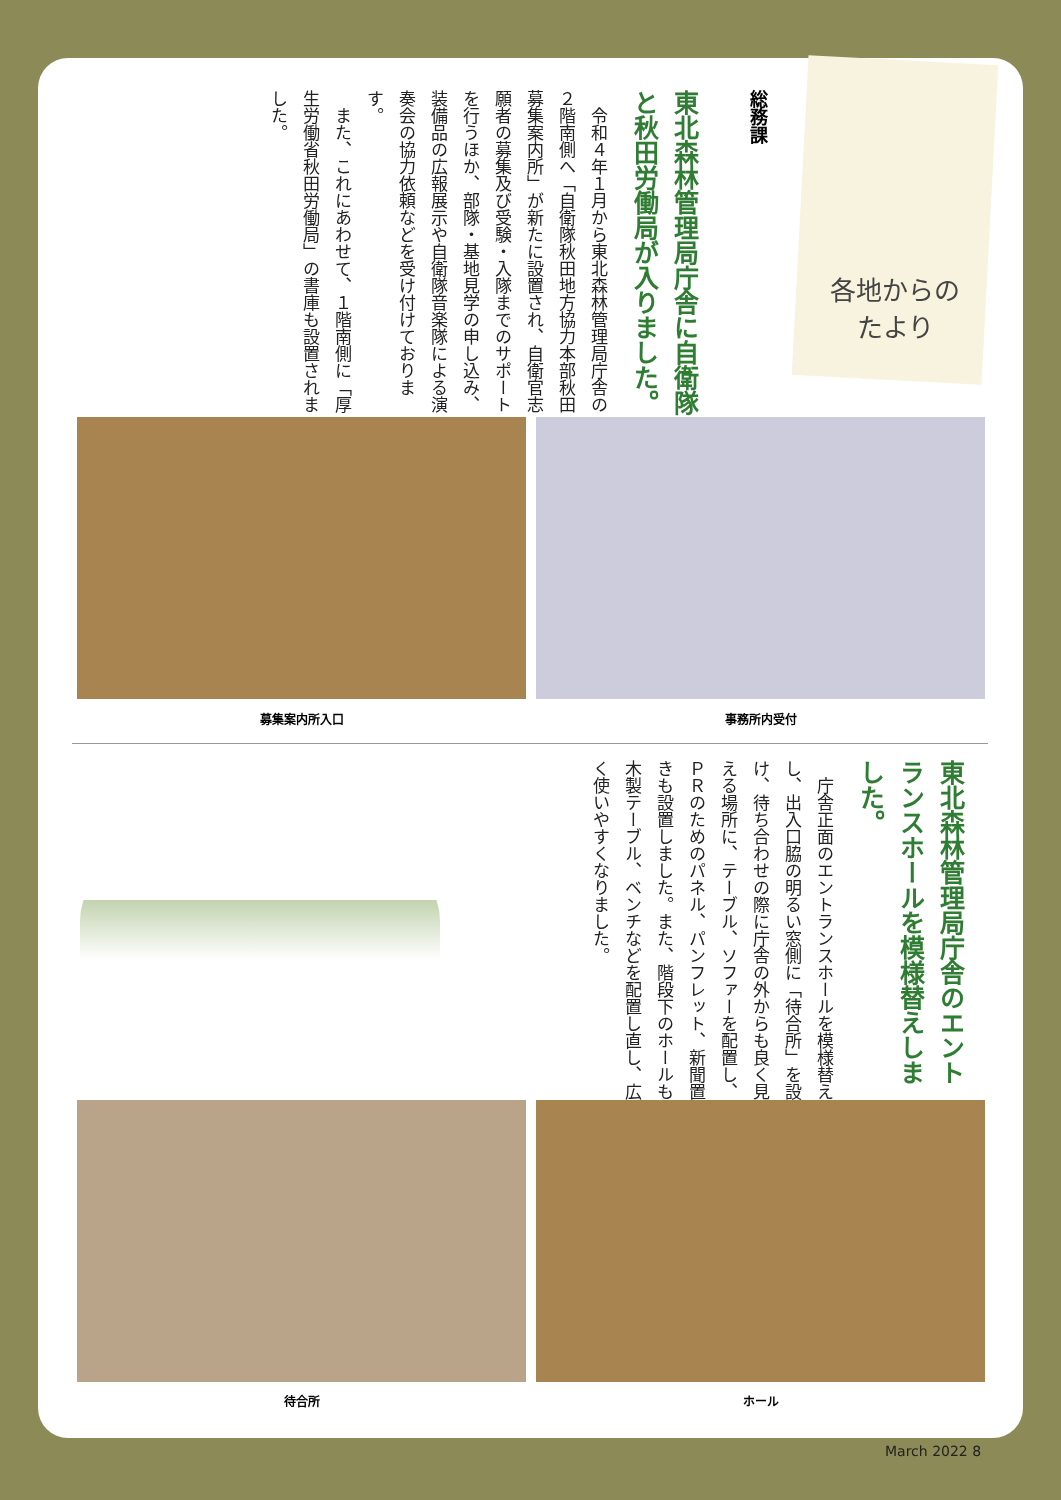各地からの たより
総務課
東北森林管理局庁舎に自衛隊と秋田労働局が入りました。
　令和４年１月から東北森林管理局庁舎の２階南側へ「自衛隊秋田地方協力本部秋田募集案内所」が新たに設置され、自衛官志願者の募集及び受験・入隊までのサポートを行うほか、部隊・基地見学の申し込み、装備品の広報展示や自衛隊音楽隊による演奏会の協力依頼などを受け付けております。
　また、これにあわせて、１階南側に「厚生労働省秋田労働局」の書庫も設置されました。
募集案内所入口 事務所内受付
東北森林管理局庁舎のエントランスホールを模様替えしました。
　庁舎正面のエントランスホールを模様替えし、出入口脇の明るい窓側に「待合所」を設け、待ち合わせの際に庁舎の外からも良く見える場所に、テーブル、ソファーを配置し、ＰＲのためのパネル、パンフレット、新聞置きも設置しました。また、階段下のホールも木製テーブル、ベンチなどを配置し直し、広く使いやすくなりました。
待合所 ホール
March 2022 8